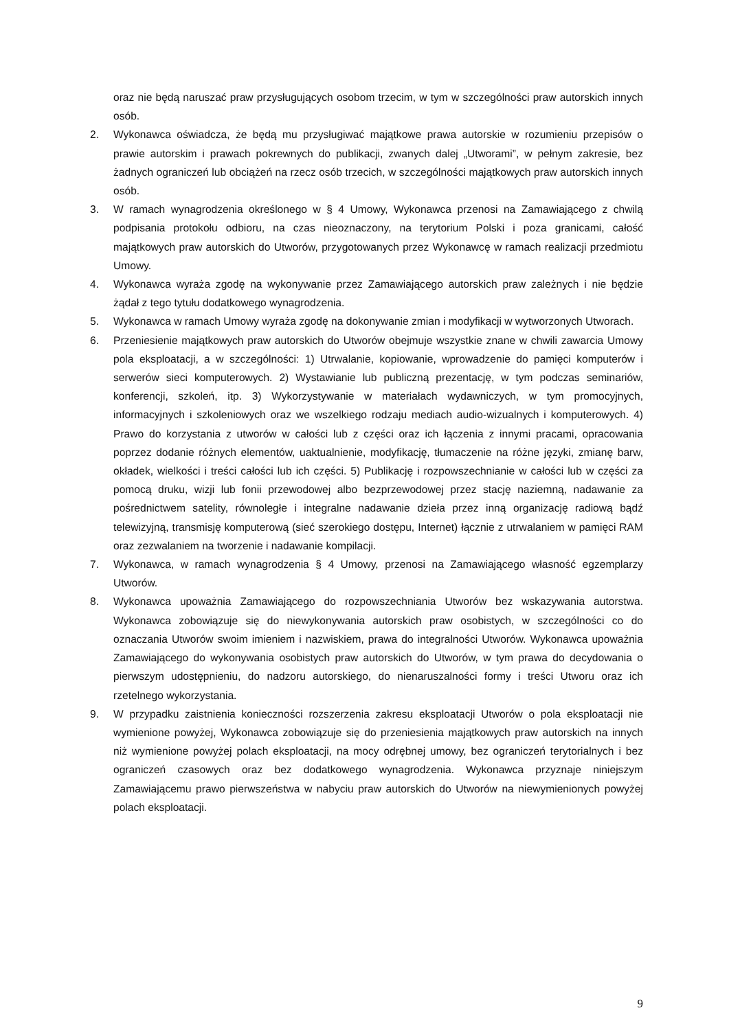oraz nie będą naruszać praw przysługujących osobom trzecim, w tym w szczególności praw autorskich innych osób.
2. Wykonawca oświadcza, że będą mu przysługiwać majątkowe prawa autorskie w rozumieniu przepisów o prawie autorskim i prawach pokrewnych do publikacji, zwanych dalej „Utworami”, w pełnym zakresie, bez żadnych ograniczeń lub obciążeń na rzecz osób trzecich, w szczególności majątkowych praw autorskich innych osób.
3. W ramach wynagrodzenia określonego w § 4 Umowy, Wykonawca przenosi na Zamawiającego z chwilą podpisania protokołu odbioru, na czas nieoznaczony, na terytorium Polski i poza granicami, całość majątkowych praw autorskich do Utworów, przygotowanych przez Wykonawcę w ramach realizacji przedmiotu Umowy.
4. Wykonawca wyraża zgodę na wykonywanie przez Zamawiającego autorskich praw zależnych i nie będzie żądał z tego tytułu dodatkowego wynagrodzenia.
5. Wykonawca w ramach Umowy wyraża zgodę na dokonywanie zmian i modyfikacji w wytworzonych Utworach.
6. Przeniesienie majątkowych praw autorskich do Utworów obejmuje wszystkie znane w chwili zawarcia Umowy pola eksploatacji, a w szczególności: 1) Utrwalanie, kopiowanie, wprowadzenie do pamięci komputerów i serwerów sieci komputerowych. 2) Wystawianie lub publiczną prezentację, w tym podczas seminariów, konferencji, szkoleń, itp. 3) Wykorzystywanie w materiałach wydawniczych, w tym promocyjnych, informacyjnych i szkoleniowych oraz we wszelkiego rodzaju mediach audio-wizualnych i komputerowych. 4) Prawo do korzystania z utworów w całości lub z części oraz ich łączenia z innymi pracami, opracowania poprzez dodanie różnych elementów, uaktualnienie, modyfikację, tłumaczenie na różne języki, zmianę barw, okładek, wielkości i treści całości lub ich części. 5) Publikację i rozpowszechnianie w całości lub w części za pomocą druku, wizji lub fonii przewodowej albo bezprzewodowej przez stację naziemną, nadawanie za pośrednictwem satelity, równoległe i integralne nadawanie dzieła przez inną organizację radiową bądź telewizyjną, transmisję komputerową (sieć szerokiego dostępu, Internet) łącznie z utrwalaniem w pamięci RAM oraz zezwalaniem na tworzenie i nadawanie kompilacji.
7. Wykonawca, w ramach wynagrodzenia § 4 Umowy, przenosi na Zamawiającego własność egzemplarzy Utworów.
8. Wykonawca upoważnia Zamawiającego do rozpowszechniania Utworów bez wskazywania autorstwa. Wykonawca zobowiązuje się do niewykonywania autorskich praw osobistych, w szczególności co do oznaczania Utworów swoim imieniem i nazwiskiem, prawa do integralności Utworów. Wykonawca upoważnia Zamawiającego do wykonywania osobistych praw autorskich do Utworów, w tym prawa do decydowania o pierwszym udostępnieniu, do nadzoru autorskiego, do nienaruszalności formy i treści Utworu oraz ich rzetelnego wykorzystania.
9. W przypadku zaistnienia konieczności rozszerzenia zakresu eksploatacji Utworów o pola eksploatacji nie wymienione powyżej, Wykonawca zobowiązuje się do przeniesienia majątkowych praw autorskich na innych niż wymienione powyżej polach eksploatacji, na mocy odrębnej umowy, bez ograniczeń terytorialnych i bez ograniczeń czasowych oraz bez dodatkowego wynagrodzenia. Wykonawca przyznaje niniejszym Zamawiającemu prawo pierwszeństwa w nabyciu praw autorskich do Utworów na niewymienionych powyżej polach eksploatacji.
9